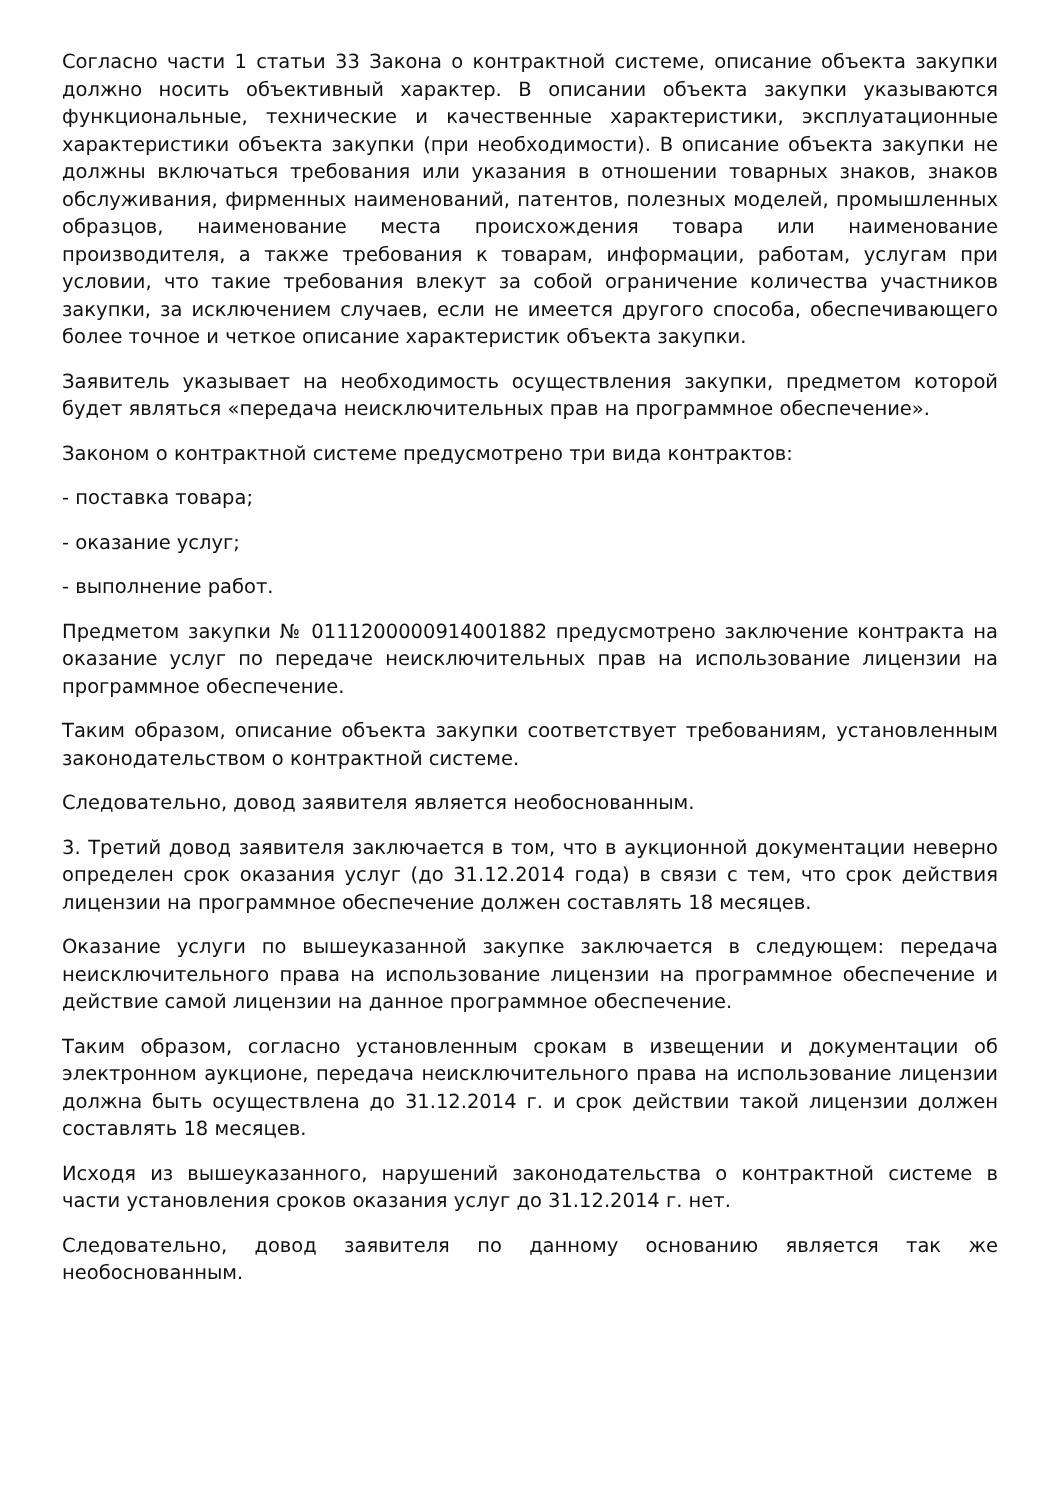Согласно части 1 статьи 33 Закона о контрактной системе, описание объекта закупки должно носить объективный характер. В описании объекта закупки указываются функциональные, технические и качественные характеристики, эксплуатационные характеристики объекта закупки (при необходимости). В описание объекта закупки не должны включаться требования или указания в отношении товарных знаков, знаков обслуживания, фирменных наименований, патентов, полезных моделей, промышленных образцов, наименование места происхождения товара или наименование производителя, а также требования к товарам, информации, работам, услугам при условии, что такие требования влекут за собой ограничение количества участников закупки, за исключением случаев, если не имеется другого способа, обеспечивающего более точное и четкое описание характеристик объекта закупки.
Заявитель указывает на необходимость осуществления закупки, предметом которой будет являться «передача неисключительных прав на программное обеспечение».
Законом о контрактной системе предусмотрено три вида контрактов:
- поставка товара;
- оказание услуг;
- выполнение работ.
Предметом закупки № 0111200000914001882 предусмотрено заключение контракта на оказание услуг по передаче неисключительных прав на использование лицензии на программное обеспечение.
Таким образом, описание объекта закупки соответствует требованиям, установленным законодательством о контрактной системе.
Следовательно, довод заявителя является необоснованным.
3. Третий довод заявителя заключается в том, что в аукционной документации неверно определен срок оказания услуг (до 31.12.2014 года) в связи с тем, что срок действия лицензии на программное обеспечение должен составлять 18 месяцев.
Оказание услуги по вышеуказанной закупке заключается в следующем: передача неисключительного права на использование лицензии на программное обеспечение и действие самой лицензии на данное программное обеспечение.
Таким образом, согласно установленным срокам в извещении и документации об электронном аукционе, передача неисключительного права на использование лицензии должна быть осуществлена до 31.12.2014 г. и срок действии такой лицензии должен составлять 18 месяцев.
Исходя из вышеуказанного, нарушений законодательства о контрактной системе в части установления сроков оказания услуг до 31.12.2014 г. нет.
Следовательно, довод заявителя по данному основанию является так же необоснованным.